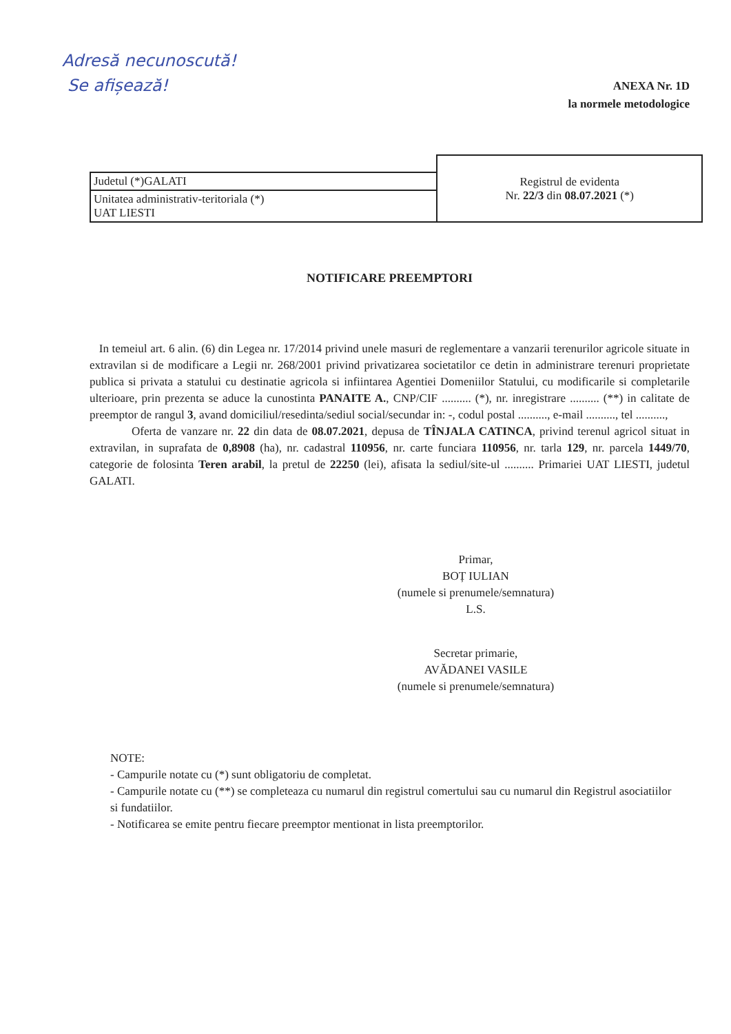Adresă necunoscută!
Se afișează!
ANEXA Nr. 1D
la normele metodologice
| | Registrul de evidenta Nr. 22/3 din 08.07.2021 (*) |
| Judetul (*)GALATI | |
| Unitatea administrativ-teritoriala (*) UAT LIESTI | |
NOTIFICARE PREEMPTORI
In temeiul art. 6 alin. (6) din Legea nr. 17/2014 privind unele masuri de reglementare a vanzarii terenurilor agricole situate in extravilan si de modificare a Legii nr. 268/2001 privind privatizarea societatilor ce detin in administrare terenuri proprietate publica si privata a statului cu destinatie agricola si infiintarea Agentiei Domeniilor Statului, cu modificarile si completarile ulterioare, prin prezenta se aduce la cunostinta PANAITE A., CNP/CIF .......... (*), nr. inregistrare .......... (**) in calitate de preemptor de rangul 3, avand domiciliul/resedinta/sediul social/secundar in: -, codul postal .........., e-mail .........., tel ..........,
Oferta de vanzare nr. 22 din data de 08.07.2021, depusa de TÎNJALA CATINCA, privind terenul agricol situat in extravilan, in suprafata de 0,8908 (ha), nr. cadastral 110956, nr. carte funciara 110956, nr. tarla 129, nr. parcela 1449/70, categorie de folosinta Teren arabil, la pretul de 22250 (lei), afisata la sediul/site-ul .......... Primariei UAT LIESTI, judetul GALATI.
Primar,
BOȚ IULIAN
(numele si prenumele/semnatura)
L.S.
Secretar primarie,
AVĂDANEI VASILE
(numele si prenumele/semnatura)
NOTE:
- Campurile notate cu (*) sunt obligatoriu de completat.
- Campurile notate cu (**) se completeaza cu numarul din registrul comertului sau cu numarul din Registrul asociatiilor si fundatiilor.
- Notificarea se emite pentru fiecare preemptor mentionat in lista preemptorilor.